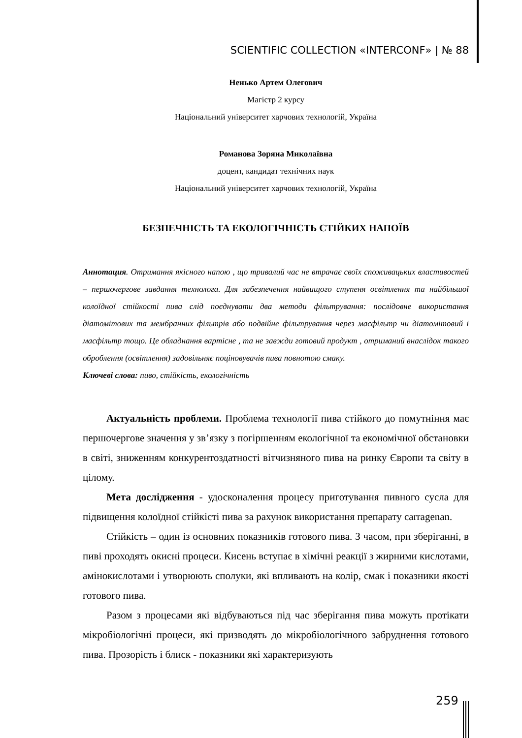SCIENTIFIC COLLECTION «INTERCONF» | № 88
Ненько Артем Олегович
Магістр 2 курсу
Національний університет харчових технологій, Україна
Романова Зоряна Миколаївна
доцент, кандидат технічних наук
Національний університет харчових технологій, Україна
БЕЗПЕЧНІСТЬ ТА ЕКОЛОГІЧНІСТЬ СТІЙКИХ НАПОЇВ
Аннотация. Отримання якісного напою , що тривалий час не втрачає своїх споживацьких властивостей – першочергове завдання технолога. Для забезпечення найвищого ступеня освітлення та найбільшої колоїдної стійкості пива слід поєднувати два методи фільтрування: послідовне використання діатомітових та мембранних фільтрів або подвійне фільтрування через масфільтр чи діатомітовий і масфільтр тощо. Це обладнання вартісне , та не завжди готовий продукт , отриманий внаслідок такого оброблення (освітлення) задовільняє поціновувачів пива повнотою смаку.
Ключеві слова: пиво, стійкість, екологічність
Актуальність проблеми. Проблема технології пива стійкого до помутніння має першочергове значення у зв’язку з погіршенням екологічної та економічної обстановки в світі, зниженням конкурентоздатності вітчизняного пива на ринку Європи та світу в цілому.
Мета дослідження - удосконалення процесу приготування пивного сусла для підвищення колоїдної стійкісті пива за рахунок використання препарату carragenan.
Стійкість – один із основних показників готового пива. З часом, при зберіганні, в пиві проходять окисні процеси. Кисень вступає в хімічні реакції з жирними кислотами, амінокислотами і утворюють сполуки, які впливають на колір, смак і показники якості готового пива.
Разом з процесами які відбуваються під час зберігання пива можуть протікати мікробіологічні процеси, які призводять до мікробіологічного забруднення готового пива. Прозорість і блиск - показники які характеризують
259